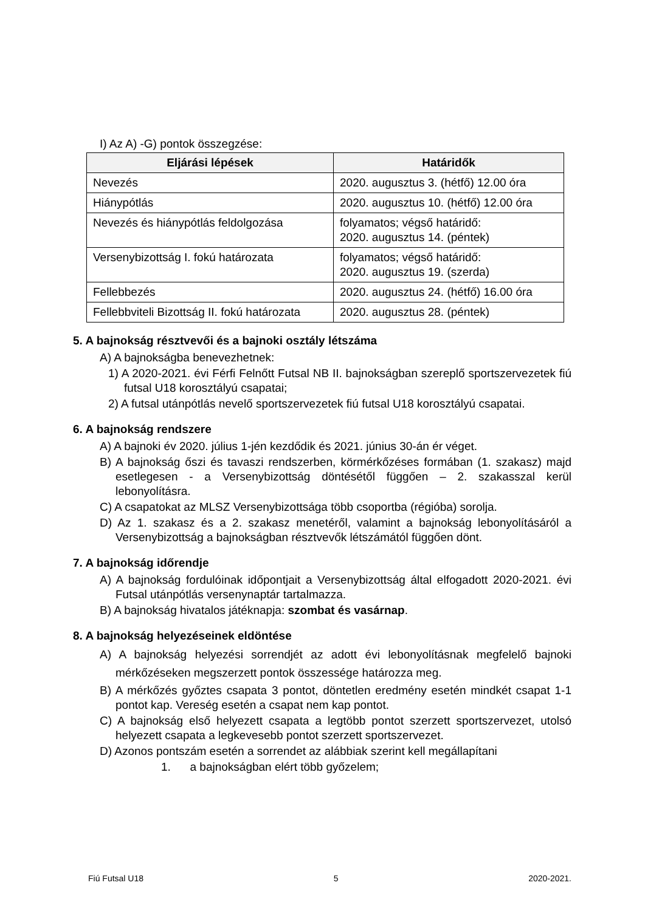I) Az A) -G) pontok összegzése:
| Eljárási lépések | Határidők |
| --- | --- |
| Nevezés | 2020. augusztus 3. (hétfő) 12.00 óra |
| Hiánypótlás | 2020. augusztus 10. (hétfő) 12.00 óra |
| Nevezés és hiánypótlás feldolgozása | folyamatos; végső határidő: 2020. augusztus 14. (péntek) |
| Versenybizottság I. fokú határozata | folyamatos; végső határidő: 2020. augusztus 19. (szerda) |
| Fellebbezés | 2020. augusztus 24. (hétfő) 16.00 óra |
| Fellebbviteli Bizottság II. fokú határozata | 2020. augusztus 28. (péntek) |
5. A bajnokság résztvevői és a bajnoki osztály létszáma
A) A bajnokságba benevezhetnek:
1) A 2020-2021. évi Férfi Felnőtt Futsal NB II. bajnokságban szereplő sportszervezetek fiú futsal U18 korosztályú csapatai;
2) A futsal utánpótlás nevelő sportszervezetek fiú futsal U18 korosztályú csapatai.
6. A bajnokság rendszere
A) A bajnoki év 2020. július 1-jén kezdődik és 2021. június 30-án ér véget.
B) A bajnokság őszi és tavaszi rendszerben, körmérkőzéses formában (1. szakasz) majd esetlegesen - a Versenybizottság döntésétől függően – 2. szakasszal kerül lebonyolításra.
C) A csapatokat az MLSZ Versenybizottsága több csoportba (régióba) sorolja.
D) Az 1. szakasz és a 2. szakasz menetéről, valamint a bajnokság lebonyolításáról a Versenybizottság a bajnokságban résztvevők létszámától függően dönt.
7. A bajnokság időrendje
A) A bajnokság fordulóinak időpontjait a Versenybizottság által elfogadott 2020-2021. évi Futsal utánpótlás versenynaptár tartalmazza.
B) A bajnokság hivatalos játéknapja: szombat és vasárnap.
8. A bajnokság helyezéseinek eldöntése
A) A bajnokság helyezési sorrendjét az adott évi lebonyolításnak megfelelő bajnoki mérkőzéseken megszerzett pontok összessége határozza meg.
B) A mérkőzés győztes csapata 3 pontot, döntetlen eredmény esetén mindkét csapat 1-1 pontot kap. Vereség esetén a csapat nem kap pontot.
C) A bajnokság első helyezett csapata a legtöbb pontot szerzett sportszervezet, utolsó helyezett csapata a legkevesebb pontot szerzett sportszervezet.
D) Azonos pontszám esetén a sorrendet az alábbiak szerint kell megállapítani
1. a bajnokságban elért több győzelem;
Fiú Futsal U18 5 2020-2021.